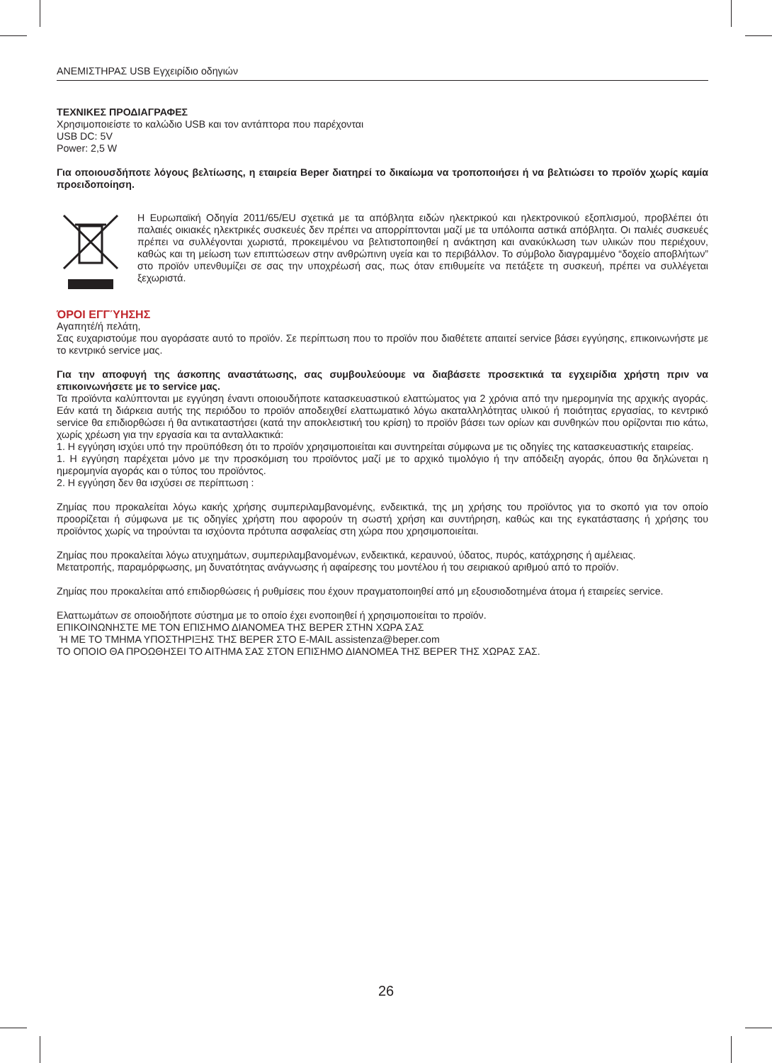ΑΝΕΜΙΣΤΗΡΑΣ USB Εγχειρίδιο οδηγιών
ΤΕΧΝΙΚΕΣ ΠΡΟΔΙΑΓΡΑΦΕΣ
Χρησιμοποιείστε το καλώδιο USB και τον αντάπτορα που παρέχονται
USB DC: 5V
Power: 2,5 W
Για οποιουσδήποτε λόγους βελτίωσης, η εταιρεία Beper διατηρεί το δικαίωμα να τροποποιήσει ή να βελτιώσει το προϊόν χωρίς καμία προειδοποίηση.
Η Ευρωπαϊκή Οδηγία 2011/65/EU σχετικά με τα απόβλητα ειδών ηλεκτρικού και ηλεκτρονικού εξοπλισμού, προβλέπει ότι παλαιές οικιακές ηλεκτρικές συσκευές δεν πρέπει να απορρίπτονται μαζί με τα υπόλοιπα αστικά απόβλητα. Οι παλιές συσκευές πρέπει να συλλέγονται χωριστά, προκειμένου να βελτιστοποιηθεί η ανάκτηση και ανακύκλωση των υλικών που περιέχουν, καθώς και τη μείωση των επιπτώσεων στην ανθρώπινη υγεία και το περιβάλλον. Το σύμβολο διαγραμμένο “δοχείο αποβλήτων” στο προϊόν υπενθυμίζει σε σας την υποχρέωσή σας, πως όταν επιθυμείτε να πετάξετε τη συσκευή, πρέπει να συλλέγεται ξεχωριστά.
ΌΡΟΙ ΕΓΓΎΗΣΗΣ
Αγαπητέ/ή πελάτη,
Σας ευχαριστούμε που αγοράσατε αυτό το προϊόν. Σε περίπτωση που το προϊόν που διαθέτετε απαιτεί service βάσει εγγύησης, επικοινωνήστε με το κεντρικό service μας.
Για την αποφυγή της άσκοπης αναστάτωσης, σας συμβουλεύουμε να διαβάσετε προσεκτικά τα εγχειρίδια χρήστη πριν να επικοινωνήσετε με το service μας.
Τα προϊόντα καλύπτονται με εγγύηση έναντι οποιουδήποτε κατασκευαστικού ελαττώματος για 2 χρόνια από την ημερομηνία της αρχικής αγοράς. Εάν κατά τη διάρκεια αυτής της περιόδου το προϊόν αποδειχθεί ελαττωματικό λόγω ακαταλληλότητας υλικού ή ποιότητας εργασίας, το κεντρικό service θα επιδιορθώσει ή θα αντικαταστήσει (κατά την αποκλειστική του κρίση) το προϊόν βάσει των ορίων και συνθηκών που ορίζονται πιο κάτω, χωρίς χρέωση για την εργασία και τα ανταλλακτικά:
1. Η εγγύηση ισχύει υπό την προϋπόθεση ότι το προϊόν χρησιμοποιείται και συντηρείται σύμφωνα με τις οδηγίες της κατασκευαστικής εταιρείας.
1. Η εγγύηση παρέχεται μόνο με την προσκόμιση του προϊόντος μαζί με το αρχικό τιμολόγιο ή την απόδειξη αγοράς, όπου θα δηλώνεται η ημερομηνία αγοράς και ο τύπος του προϊόντος.
2. Η εγγύηση δεν θα ισχύσει σε περίπτωση :
Ζημίας που προκαλείται λόγω κακής χρήσης συμπεριλαμβανομένης, ενδεικτικά, της μη χρήσης του προϊόντος για το σκοπό για τον οποίο προορίζεται ή σύμφωνα με τις οδηγίες χρήστη που αφορούν τη σωστή χρήση και συντήρηση, καθώς και της εγκατάστασης ή χρήσης του προϊόντος χωρίς να τηρούνται τα ισχύοντα πρότυπα ασφαλείας στη χώρα που χρησιμοποιείται.
Ζημίας που προκαλείται λόγω ατυχημάτων, συμπεριλαμβανομένων, ενδεικτικά, κεραυνού, ύδατος, πυρός, κατάχρησης ή αμέλειας.
Μετατροπής, παραμόρφωσης, μη δυνατότητας ανάγνωσης ή αφαίρεσης του μοντέλου ή του σειριακού αριθμού από το προϊόν.
Ζημίας που προκαλείται από επιδιορθώσεις ή ρυθμίσεις που έχουν πραγματοποιηθεί από μη εξουσιοδοτημένα άτομα ή εταιρείες service.
Ελαττωμάτων σε οποιοδήποτε σύστημα με το οποίο έχει ενοποιηθεί ή χρησιμοποιείται το προϊόν.
ΕΠΙΚΟΙΝΩΝΗΣΤΕ ΜΕ ΤΟΝ ΕΠΙΣΗΜΟ ΔΙΑΝΟΜΕΑ ΤΗΣ BEPER ΣΤΗΝ ΧΩΡΑ ΣΑΣ
Ή ΜΕ ΤΟ ΤΜΗΜΑ ΥΠΟΣΤΗΡΙΞΗΣ ΤΗΣ BEPER ΣΤΟ E-MAIL assistenza@beper.com
ΤΟ ΟΠΟΙΟ ΘΑ ΠΡΟΩΘΗΣΕΙ ΤΟ ΑΙΤΗΜΑ ΣΑΣ ΣΤΟΝ ΕΠΙΣΗΜΟ ΔΙΑΝΟΜΕΑ ΤΗΣ BEPER ΤΗΣ ΧΩΡΑΣ ΣΑΣ.
26